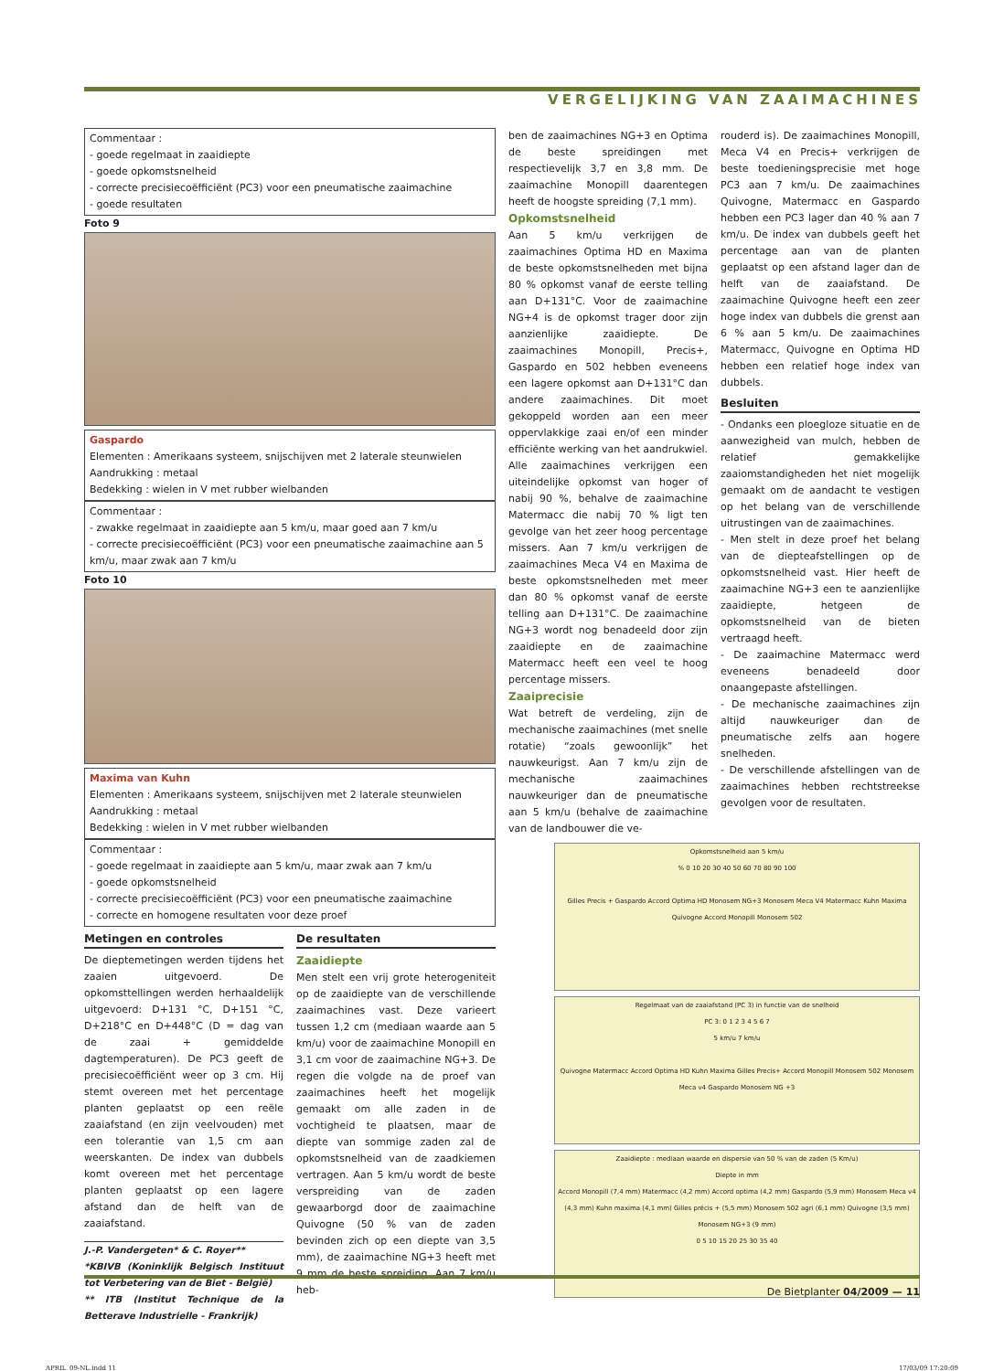VERGELIJKING VAN ZAAIMACHINES
Commentaar :
- goede regelmaat in zaaidiepte
- goede opkomstsnelheid
- correcte precisiecoëfficiënt (PC3) voor een pneumatische zaaimachine
- goede resultaten
Foto 9
Gaspardo
Elementen : Amerikaans systeem, snijschijven met 2 laterale steunwielen
Aandrukking : metaal
Bedekking : wielen in V met rubber wielbanden
Commentaar :
- zwakke regelmaat in zaaidiepte aan 5 km/u, maar goed aan 7 km/u
- correcte precisiecoëfficiënt (PC3) voor een pneumatische zaaimachine aan 5 km/u, maar zwak aan 7 km/u
Foto 10
Maxima van Kuhn
Elementen : Amerikaans systeem, snijschijven met 2 laterale steunwielen
Aandrukking : metaal
Bedekking : wielen in V met rubber wielbanden
Commentaar :
- goede regelmaat in zaaidiepte aan 5 km/u, maar zwak aan 7 km/u
- goede opkomstsnelheid
- correcte precisiecoëfficiënt (PC3) voor een pneumatische zaaimachine
- correcte en homogene resultaten voor deze proef
Metingen en controles
De dieptemetingen werden tijdens het zaaien uitgevoerd. De opkomsttellingen werden herhaaldelijk uitgevoerd: D+131 °C, D+151 °C, D+218°C en D+448°C (D = dag van de zaai + gemiddelde dagtemperaturen). De PC3 geeft de precisiecoëfficiënt weer op 3 cm. Hij stemt overeen met het percentage planten geplaatst op een reële zaaiafstand (en zijn veelvouden) met een tolerantie van 1,5 cm aan weerskanten. De index van dubbels komt overeen met het percentage planten geplaatst op een lagere afstand dan de helft van de zaaiafstand.
J.-P. Vandergeten* & C. Royer**
*KBIVB (Koninklijk Belgisch Instituut tot Verbetering van de Biet - België)
** ITB (Institut Technique de la Betterave Industrielle - Frankrijk)
De resultaten
Zaaidiepte
Men stelt een vrij grote heterogeniteit op de zaaidiepte van de verschillende zaaimachines vast. Deze varieert tussen 1,2 cm (mediaan waarde aan 5 km/u) voor de zaaimachine Monopill en 3,1 cm voor de zaaimachine NG+3. De regen die volgde na de proef van zaaimachines heeft het mogelijk gemaakt om alle zaden in de vochtigheid te plaatsen, maar de diepte van sommige zaden zal de opkomstsnelheid van de zaadkiemen vertragen. Aan 5 km/u wordt de beste verspreiding van de zaden gewaarborgd door de zaaimachine Quivogne (50 % van de zaden bevinden zich op een diepte van 3,5 mm), de zaaimachine NG+3 heeft met 9 mm de beste spreiding. Aan 7 km/u heb-
ben de zaaimachines NG+3 en Optima de beste spreidingen met respectievelijk 3,7 en 3,8 mm. De zaaimachine Monopill daarentegen heeft de hoogste spreiding (7,1 mm).
Opkomstsnelheid
Aan 5 km/u verkrijgen de zaaimachines Optima HD en Maxima de beste opkomstsnelheden met bijna 80 % opkomst vanaf de eerste telling aan D+131°C. Voor de zaaimachine NG+4 is de opkomst trager door zijn aanzienlijke zaaidiepte. De zaaimachines Monopill, Precis+, Gaspardo en 502 hebben eveneens een lagere opkomst aan D+131°C dan andere zaaimachines. Dit moet gekoppeld worden aan een meer oppervlakkige zaai en/of een minder efficiënte werking van het aandrukwiel. Alle zaaimachines verkrijgen een uiteindelijke opkomst van hoger of nabij 90 %, behalve de zaaimachine Matermacc die nabij 70 % ligt ten gevolge van het zeer hoog percentage missers. Aan 7 km/u verkrijgen de zaaimachines Meca V4 en Maxima de beste opkomstsnelheden met meer dan 80 % opkomst vanaf de eerste telling aan D+131°C. De zaaimachine NG+3 wordt nog benadeeld door zijn zaaidiepte en de zaaimachine Matermacc heeft een veel te hoog percentage missers.
Zaaiprecisie
Wat betreft de verdeling, zijn de mechanische zaaimachines (met snelle rotatie) “zoals gewoonlijk” het nauwkeurigst. Aan 7 km/u zijn de mechanische zaaimachines nauwkeuriger dan de pneumatische aan 5 km/u (behalve de zaaimachine van de landbouwer die ve-
rouderd is). De zaaimachines Monopill, Meca V4 en Precis+ verkrijgen de beste toedieningsprecisie met hoge PC3 aan 7 km/u. De zaaimachines Quivogne, Matermacc en Gaspardo hebben een PC3 lager dan 40 % aan 7 km/u. De index van dubbels geeft het percentage aan van de planten geplaatst op een afstand lager dan de helft van de zaaiafstand. De zaaimachine Quivogne heeft een zeer hoge index van dubbels die grenst aan 6 % aan 5 km/u. De zaaimachines Matermacc, Quivogne en Optima HD hebben een relatief hoge index van dubbels.
Besluiten
- Ondanks een ploegloze situatie en de aanwezigheid van mulch, hebben de relatief gemakkelijke zaaiomstandigheden het niet mogelijk gemaakt om de aandacht te vestigen op het belang van de verschillende uitrustingen van de zaaimachines.
- Men stelt in deze proef het belang van de diepteafstellingen op de opkomstsnelheid vast. Hier heeft de zaaimachine NG+3 een te aanzienlijke zaaidiepte, hetgeen de opkomstsnelheid van de bieten vertraagd heeft.
- De zaaimachine Matermacc werd eveneens benadeeld door onaangepaste afstellingen.
- De mechanische zaaimachines zijn altijd nauwkeuriger dan de pneumatische zelfs aan hogere snelheden.
- De verschillende afstellingen van de zaaimachines hebben rechtstreekse gevolgen voor de resultaten.
Opkomstsnelheid aan 5 km/u
% 0 10 20 30 40 50 60 70 80 90 100
Gilles Precis + Gaspardo Accord Optima HD Monosem NG+3 Monosem Meca V4 Matermacc Kuhn Maxima Quivogne Accord Monopill Monosem 502
Regelmaat van de zaaiafstand (PC 3) in functie van de snelheid
PC 3: 0 1 2 3 4 5 6 7
5 km/u 7 km/u
Quivogne Matermacc Accord Optima HD Kuhn Maxima Gilles Precis+ Accord Monopill Monosem 502 Monosem Meca v4 Gaspardo Monosem NG +3
Zaaidiepte : mediaan waarde en dispersie van 50 % van de zaden (5 Km/u)
Diepte in mm
Accord Monopill (7,4 mm) Matermacc (4,2 mm) Accord optima (4,2 mm) Gaspardo (5,9 mm) Monosem Meca v4 (4,3 mm) Kuhn maxima (4,1 mm) Gilles précis + (5,5 mm) Monosem 502 agri (6,1 mm) Quivogne (3,5 mm) Monosem NG+3 (9 mm)
0 5 10 15 20 25 30 35 40
De Bietplanter 04/2009 — 11
APRIL_09-NL.indd 11 17/03/09 17:20:09